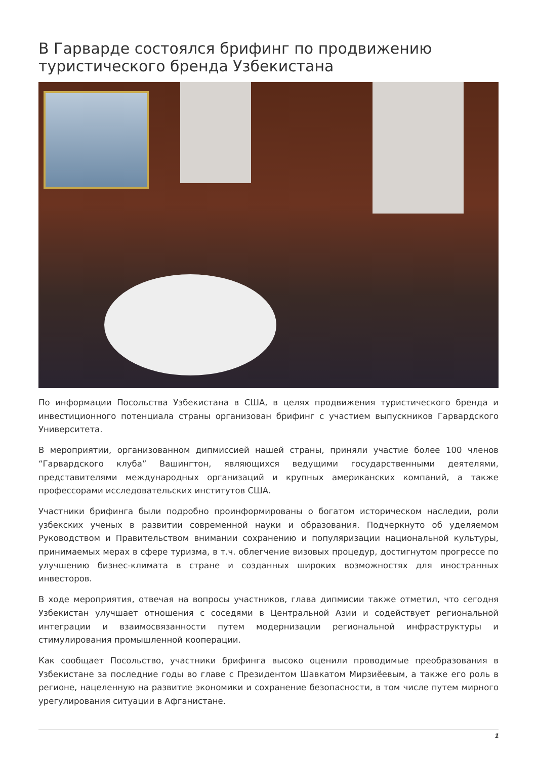В Гарварде состоялся брифинг по продвижению туристического бренда Узбекистана
По информации Посольства Узбекистана в США, в целях продвижения туристического бренда и инвестиционного потенциала страны организован брифинг с участием выпускников Гарвардского Университета.
В мероприятии, организованном дипмиссией нашей страны, приняли участие более 100 членов “Гарвардского клуба” Вашингтон, являющихся ведущими государственными деятелями, представителями международных организаций и крупных американских компаний, а также профессорами исследовательских институтов США.
Участники брифинга были подробно проинформированы о богатом историческом наследии, роли узбекских ученых в развитии современной науки и образования. Подчеркнуто об уделяемом Руководством и Правительством внимании сохранению и популяризации национальной культуры, принимаемых мерах в сфере туризма, в т.ч. облегчение визовых процедур, достигнутом прогрессе по улучшению бизнес-климата в стране и созданных широких возможностях для иностранных инвесторов.
В ходе мероприятия, отвечая на вопросы участников, глава дипмисии также отметил, что сегодня Узбекистан улучшает отношения с соседями в Центральной Азии и содействует региональной интеграции и взаимосвязанности путем модернизации региональной инфраструктуры и стимулирования промышленной кооперации.
Как сообщает Посольство, участники брифинга высоко оценили проводимые преобразования в Узбекистане за последние годы во главе с Президентом Шавкатом Мирзиёевым, а также его роль в регионе, нацеленную на развитие экономики и сохранение безопасности, в том числе путем мирного урегулирования ситуации в Афганистане.
1